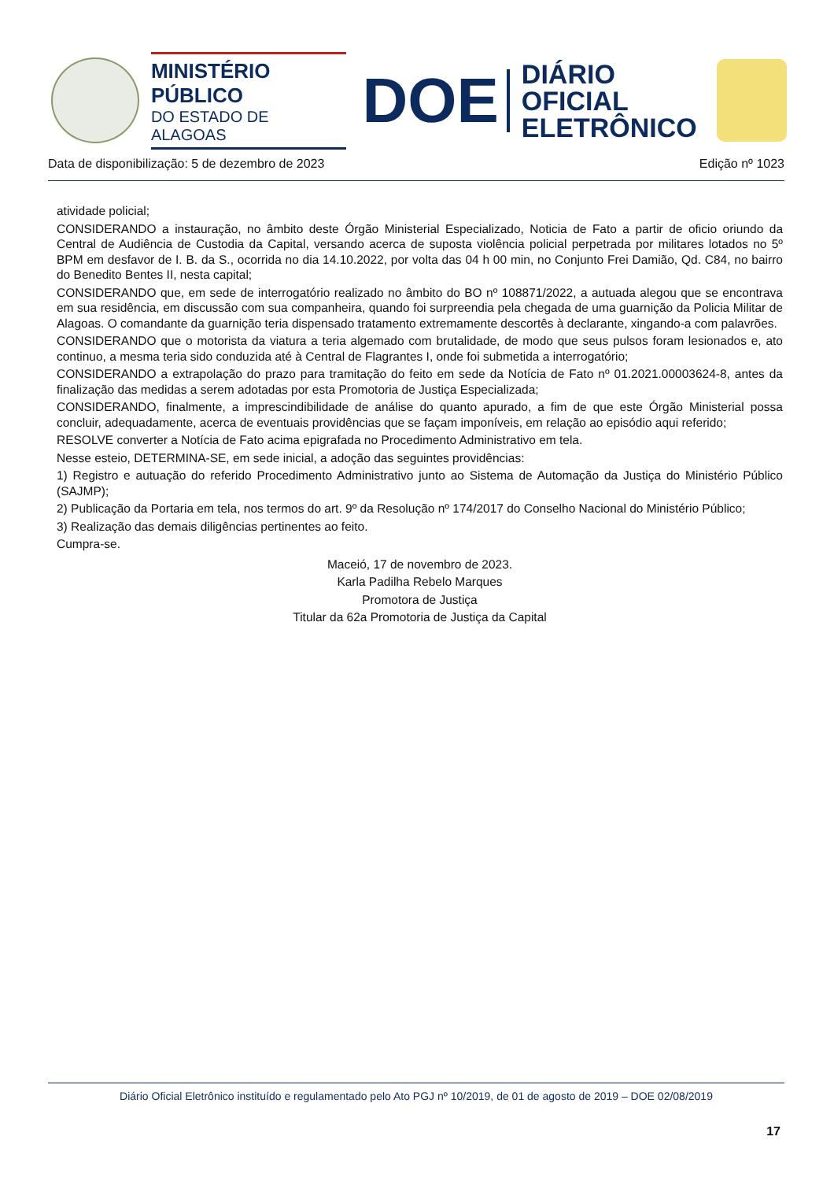MINISTÉRIO PÚBLICO
DO ESTADO DE ALAGOAS
DOE
DIÁRIO OFICIAL
ELETRÔNICO
Data de disponibilização: 5 de dezembro de 2023 Edição nº 1023
atividade policial;
CONSIDERANDO a instauração, no âmbito deste Órgão Ministerial Especializado, Noticia de Fato a partir de oficio oriundo da Central de Audiência de Custodia da Capital, versando acerca de suposta violência policial perpetrada por militares lotados no 5º BPM em desfavor de I. B. da S., ocorrida no dia 14.10.2022, por volta das 04 h 00 min, no Conjunto Frei Damião, Qd. C84, no bairro do Benedito Bentes II, nesta capital;
CONSIDERANDO que, em sede de interrogatório realizado no âmbito do BO nº 108871/2022, a autuada alegou que se encontrava em sua residência, em discussão com sua companheira, quando foi surpreendia pela chegada de uma guarnição da Policia Militar de Alagoas. O comandante da guarnição teria dispensado tratamento extremamente descortês à declarante, xingando-a com palavrões.
CONSIDERANDO que o motorista da viatura a teria algemado com brutalidade, de modo que seus pulsos foram lesionados e, ato continuo, a mesma teria sido conduzida até à Central de Flagrantes I, onde foi submetida a interrogatório;
CONSIDERANDO a extrapolação do prazo para tramitação do feito em sede da Notícia de Fato nº 01.2021.00003624-8, antes da finalização das medidas a serem adotadas por esta Promotoria de Justiça Especializada;
CONSIDERANDO, finalmente, a imprescindibilidade de análise do quanto apurado, a fim de que este Órgão Ministerial possa concluir, adequadamente, acerca de eventuais providências que se façam imponíveis, em relação ao episódio aqui referido;
RESOLVE converter a Notícia de Fato acima epigrafada no Procedimento Administrativo em tela.
Nesse esteio, DETERMINA-SE, em sede inicial, a adoção das seguintes providências:
1) Registro e autuação do referido Procedimento Administrativo junto ao Sistema de Automação da Justiça do Ministério Público (SAJMP);
2) Publicação da Portaria em tela, nos termos do art. 9º da Resolução nº 174/2017 do Conselho Nacional do Ministério Público;
3) Realização das demais diligências pertinentes ao feito.
Cumpra-se.
Maceió, 17 de novembro de 2023.
Karla Padilha Rebelo Marques
Promotora de Justiça
Titular da 62a Promotoria de Justiça da Capital
Diário Oficial Eletrônico instituído e regulamentado pelo Ato PGJ nº 10/2019, de 01 de agosto de 2019 – DOE 02/08/2019
17